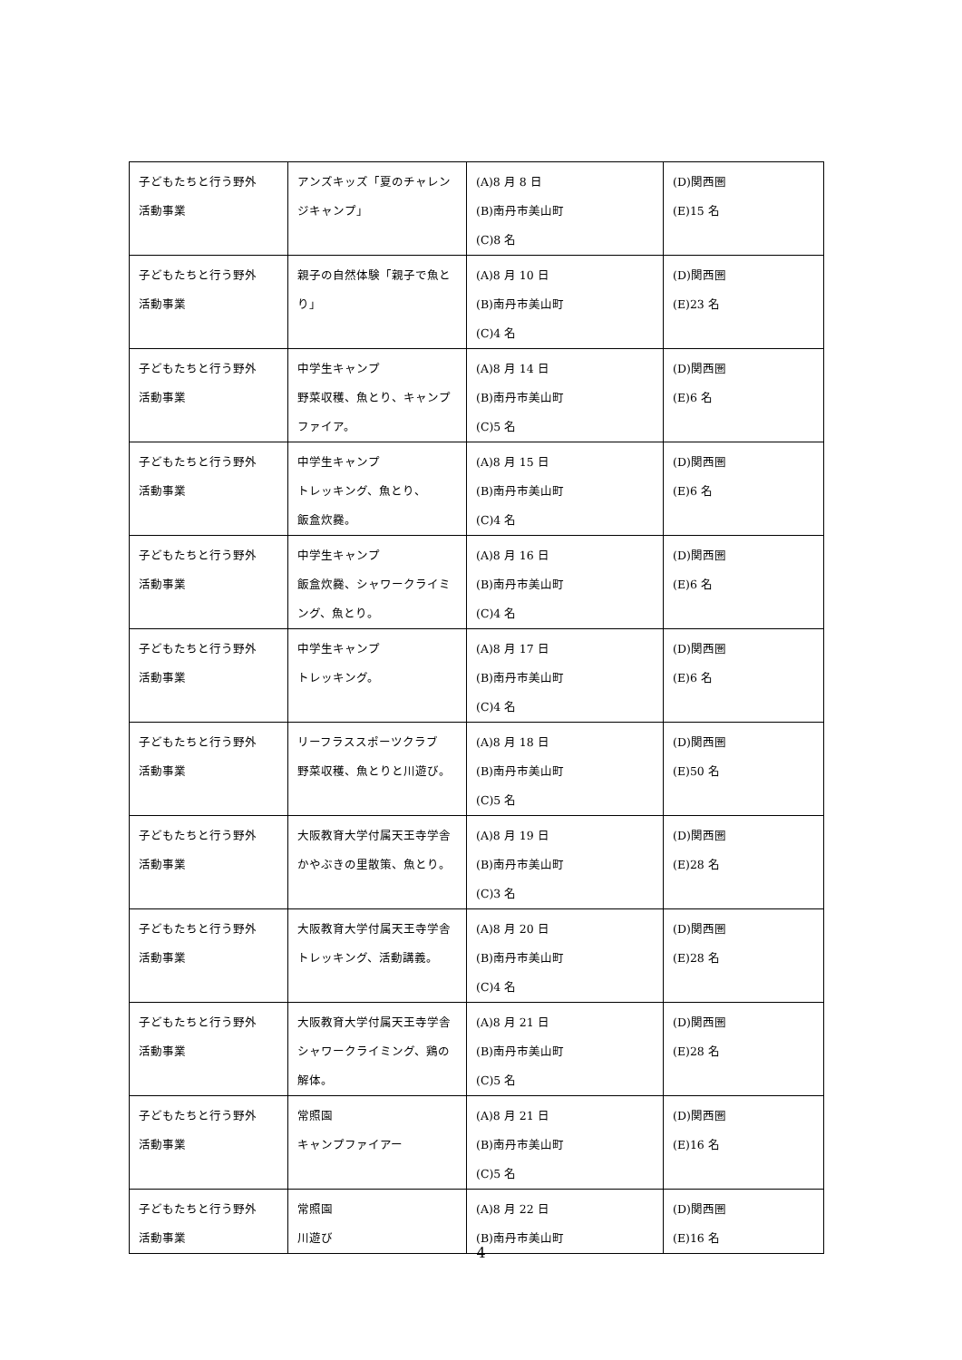| 子どもたちと行う野外 活動事業 | アンズキッズ「夏のチャレンジキャンプ」 | (A)8 月 8 日 (B)南丹市美山町 (C)8 名 | (D)関西圏 (E)15 名 |
| 子どもたちと行う野外 活動事業 | 親子の自然体験「親子で魚とり」 | (A)8 月 10 日 (B)南丹市美山町 (C)4 名 | (D)関西圏 (E)23 名 |
| 子どもたちと行う野外 活動事業 | 中学生キャンプ 野菜収穫、魚とり、キャンプファイア。 | (A)8 月 14 日 (B)南丹市美山町 (C)5 名 | (D)関西圏 (E)6 名 |
| 子どもたちと行う野外 活動事業 | 中学生キャンプ トレッキング、魚とり、 飯盒炊爨。 | (A)8 月 15 日 (B)南丹市美山町 (C)4 名 | (D)関西圏 (E)6 名 |
| 子どもたちと行う野外 活動事業 | 中学生キャンプ 飯盒炊爨、シャワークライミング、魚とり。 | (A)8 月 16 日 (B)南丹市美山町 (C)4 名 | (D)関西圏 (E)6 名 |
| 子どもたちと行う野外 活動事業 | 中学生キャンプ トレッキング。 | (A)8 月 17 日 (B)南丹市美山町 (C)4 名 | (D)関西圏 (E)6 名 |
| 子どもたちと行う野外 活動事業 | リーフラススポーツクラブ 野菜収穫、魚とりと川遊び。 | (A)8 月 18 日 (B)南丹市美山町 (C)5 名 | (D)関西圏 (E)50 名 |
| 子どもたちと行う野外 活動事業 | 大阪教育大学付属天王寺学舎 かやぶきの里散策、魚とり。 | (A)8 月 19 日 (B)南丹市美山町 (C)3 名 | (D)関西圏 (E)28 名 |
| 子どもたちと行う野外 活動事業 | 大阪教育大学付属天王寺学舎 トレッキング、活動講義。 | (A)8 月 20 日 (B)南丹市美山町 (C)4 名 | (D)関西圏 (E)28 名 |
| 子どもたちと行う野外 活動事業 | 大阪教育大学付属天王寺学舎 シャワークライミング、鶏の解体。 | (A)8 月 21 日 (B)南丹市美山町 (C)5 名 | (D)関西圏 (E)28 名 |
| 子どもたちと行う野外 活動事業 | 常照園 キャンプファイアー | (A)8 月 21 日 (B)南丹市美山町 (C)5 名 | (D)関西圏 (E)16 名 |
| 子どもたちと行う野外 活動事業 | 常照園 川遊び | (A)8 月 22 日 (B)南丹市美山町 | (D)関西圏 (E)16 名 |
4